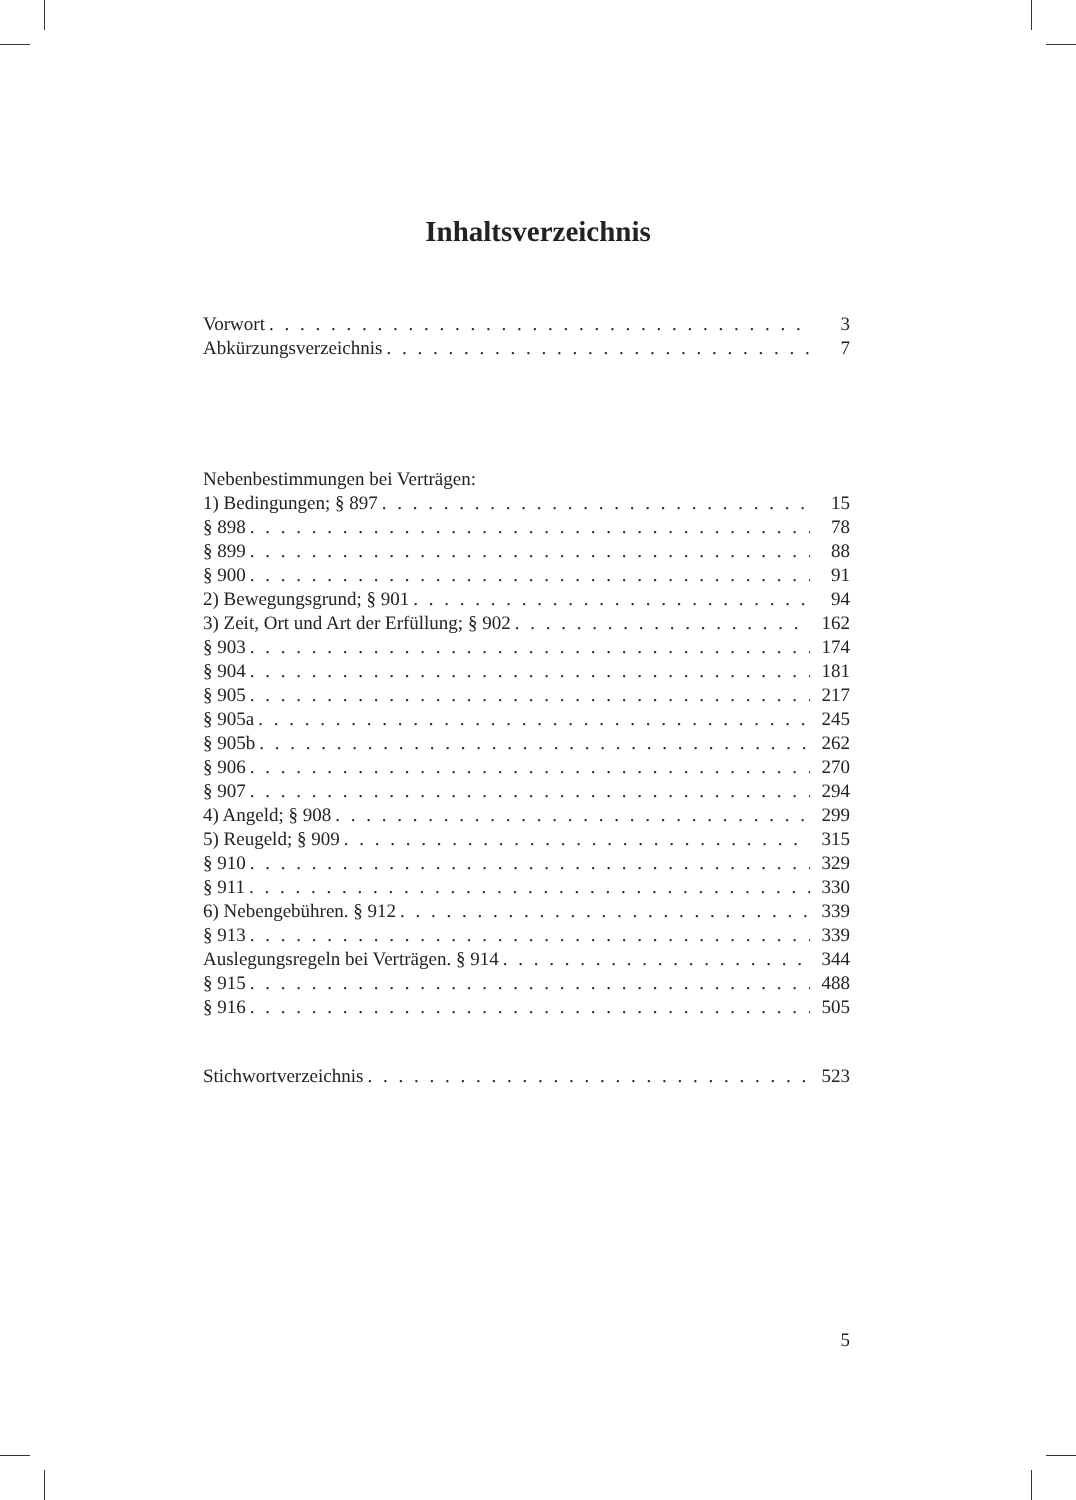Inhaltsverzeichnis
Vorwort 3
Abkürzungsverzeichnis 7
Nebenbestimmungen bei Verträgen:
1) Bedingungen; § 897 15
§ 898 78
§ 899 88
§ 900 91
2) Bewegungsgrund; § 901 94
3) Zeit, Ort und Art der Erfüllung; § 902 162
§ 903 174
§ 904 181
§ 905 217
§ 905a 245
§ 905b 262
§ 906 270
§ 907 294
4) Angeld; § 908 299
5) Reugeld; § 909 315
§ 910 329
§ 911 330
6) Nebengebühren. § 912 339
§ 913 339
Auslegungsregeln bei Verträgen. § 914 344
§ 915 488
§ 916 505
Stichwortverzeichnis 523
5